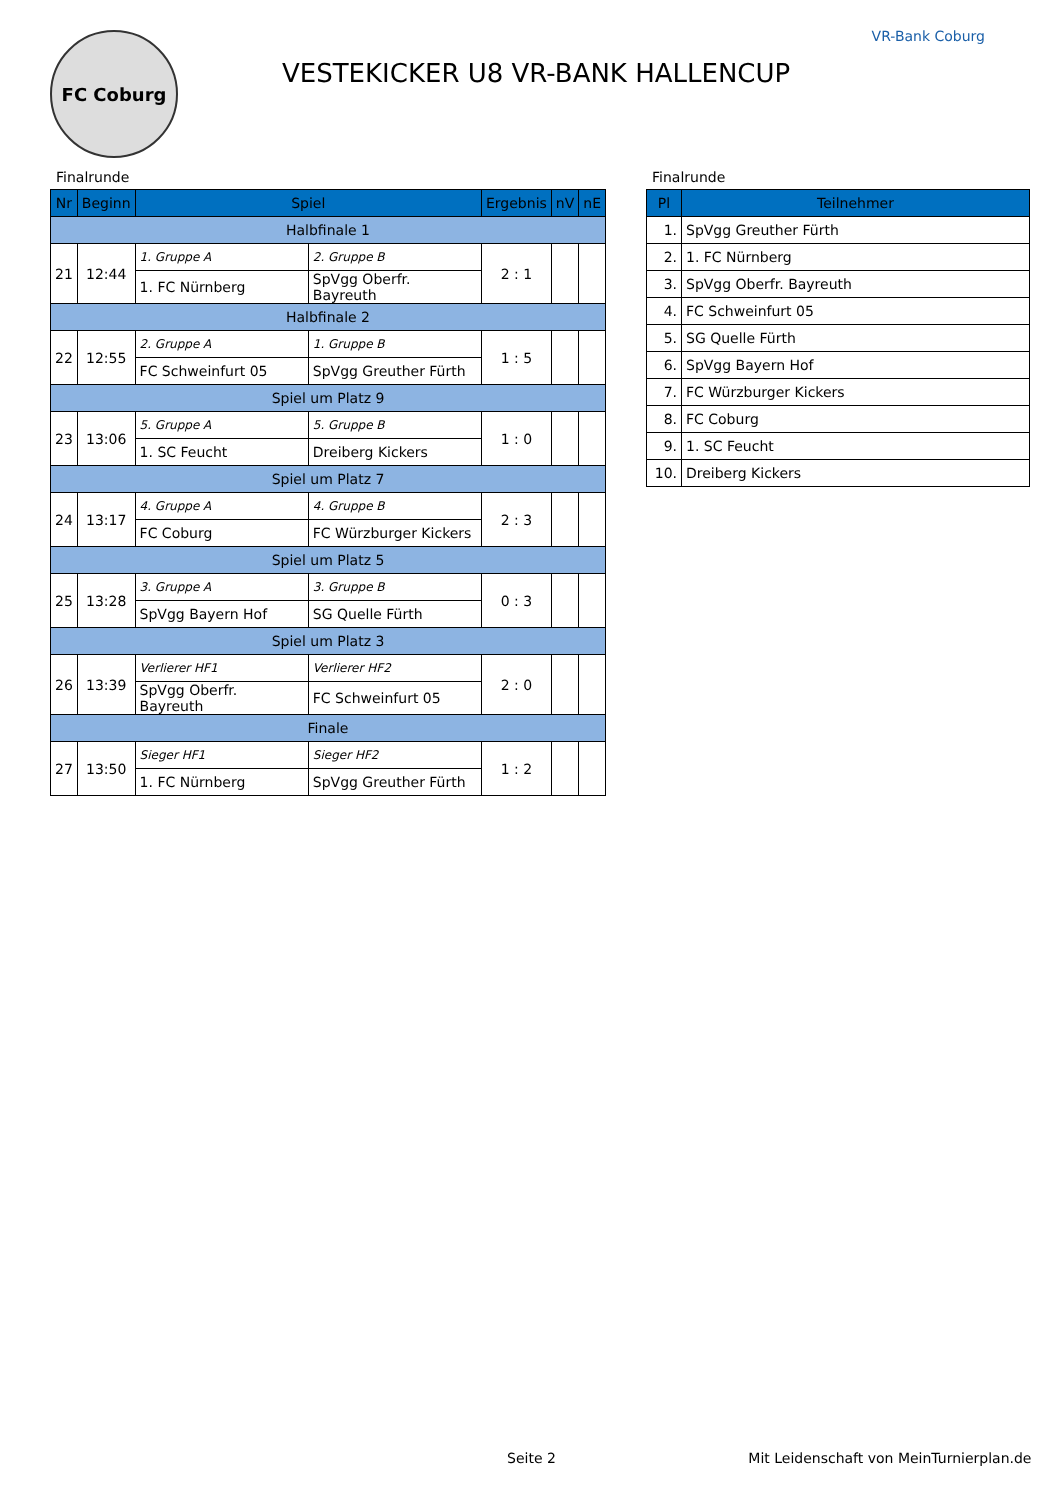FC Coburg
VESTEKICKER U8 VR-BANK HALLENCUP
VR-Bank Coburg
Finalrunde
| Nr | Beginn | Spiel | | Ergebnis | nV | nE |
| --- | --- | --- | --- | --- | --- | --- |
| Halbfinale 1 | | | | | | |
| 21 | 12:44 | 1. Gruppe A | 2. Gruppe B | 2 : 1 | | |
| | | 1. FC Nürnberg | SpVgg Oberfr. Bayreuth | | | |
| Halbfinale 2 | | | | | | |
| 22 | 12:55 | 2. Gruppe A | 1. Gruppe B | 1 : 5 | | |
| | | FC Schweinfurt 05 | SpVgg Greuther Fürth | | | |
| Spiel um Platz 9 | | | | | | |
| 23 | 13:06 | 5. Gruppe A | 5. Gruppe B | 1 : 0 | | |
| | | 1. SC Feucht | Dreiberg Kickers | | | |
| Spiel um Platz 7 | | | | | | |
| 24 | 13:17 | 4. Gruppe A | 4. Gruppe B | 2 : 3 | | |
| | | FC Coburg | FC Würzburger Kickers | | | |
| Spiel um Platz 5 | | | | | | |
| 25 | 13:28 | 3. Gruppe A | 3. Gruppe B | 0 : 3 | | |
| | | SpVgg Bayern Hof | SG Quelle Fürth | | | |
| Spiel um Platz 3 | | | | | | |
| 26 | 13:39 | Verlierer HF1 | Verlierer HF2 | 2 : 0 | | |
| | | SpVgg Oberfr. Bayreuth | FC Schweinfurt 05 | | | |
| Finale | | | | | | |
| 27 | 13:50 | Sieger HF1 | Sieger HF2 | 1 : 2 | | |
| | | 1. FC Nürnberg | SpVgg Greuther Fürth | | | |
Finalrunde
| Pl | Teilnehmer |
| --- | --- |
| 1. | SpVgg Greuther Fürth |
| 2. | 1. FC Nürnberg |
| 3. | SpVgg Oberfr. Bayreuth |
| 4. | FC Schweinfurt 05 |
| 5. | SG Quelle Fürth |
| 6. | SpVgg Bayern Hof |
| 7. | FC Würzburger Kickers |
| 8. | FC Coburg |
| 9. | 1. SC Feucht |
| 10. | Dreiberg Kickers |
Seite 2 Mit Leidenschaft von MeinTurnierplan.de